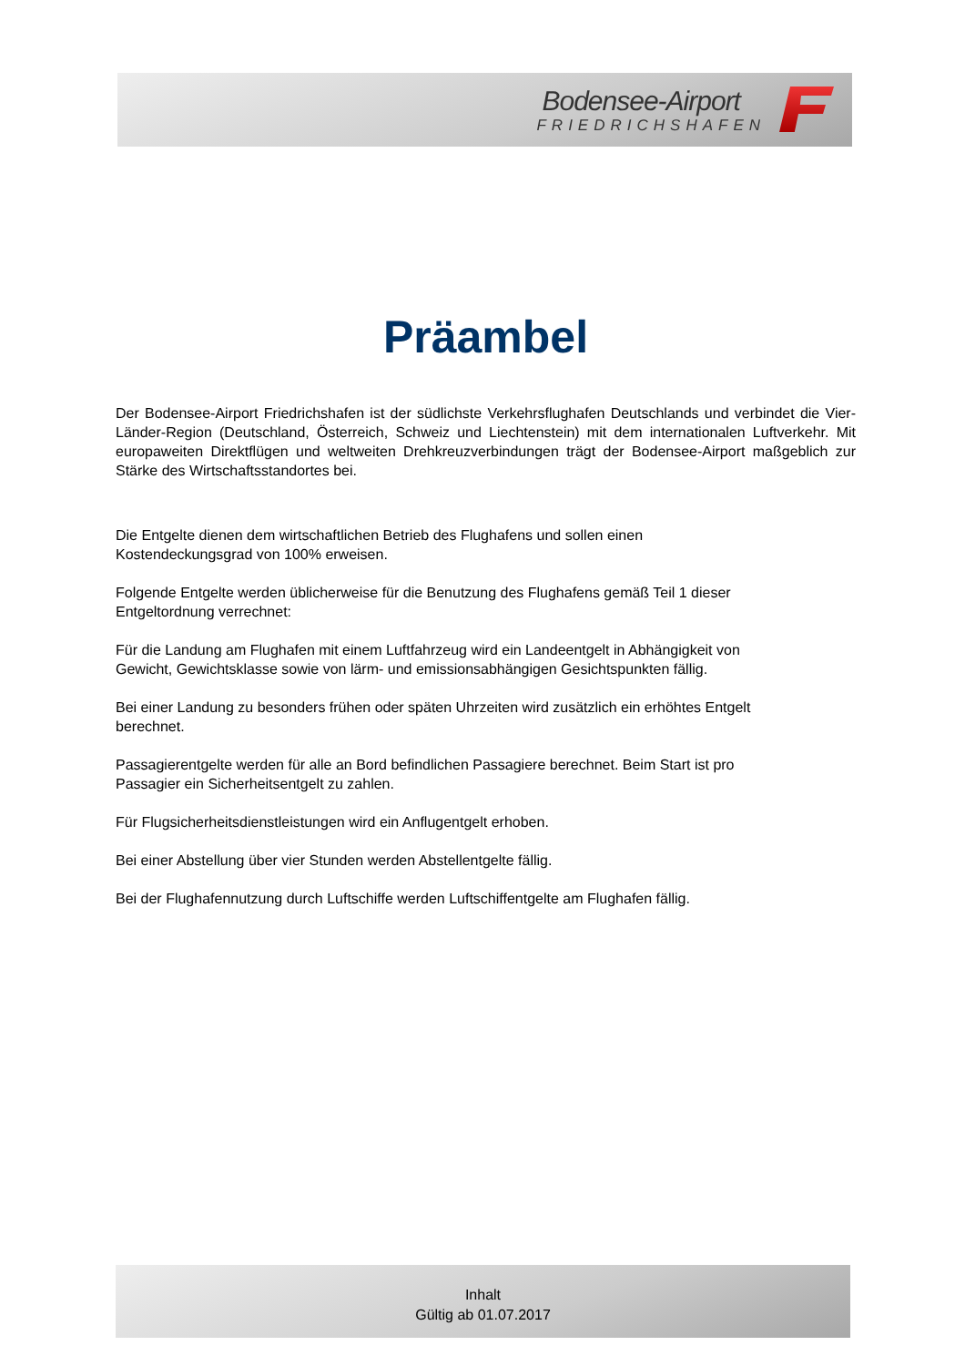Bodensee-Airport
FRIEDRICHSHAFEN
Präambel
Der Bodensee-Airport Friedrichshafen ist der südlichste Verkehrsflughafen Deutschlands und verbindet die Vier-Länder-Region (Deutschland, Österreich, Schweiz und Liechtenstein) mit dem internationalen Luftverkehr. Mit europaweiten Direktflügen und weltweiten Drehkreuzverbindungen trägt der Bodensee-Airport maßgeblich zur Stärke des Wirtschaftsstandortes bei.
Die Entgelte dienen dem wirtschaftlichen Betrieb des Flughafens und sollen einen
Kostendeckungsgrad von 100% erweisen.
Folgende Entgelte werden üblicherweise für die Benutzung des Flughafens gemäß Teil 1 dieser
Entgeltordnung verrechnet:
Für die Landung am Flughafen mit einem Luftfahrzeug wird ein Landeentgelt in Abhängigkeit von
Gewicht, Gewichtsklasse sowie von lärm- und emissionsabhängigen Gesichtspunkten fällig.
Bei einer Landung zu besonders frühen oder späten Uhrzeiten wird zusätzlich ein erhöhtes Entgelt
berechnet.
Passagierentgelte werden für alle an Bord befindlichen Passagiere berechnet. Beim Start ist pro
Passagier ein Sicherheitsentgelt zu zahlen.
Für Flugsicherheitsdienstleistungen wird ein Anflugentgelt erhoben.
Bei einer Abstellung über vier Stunden werden Abstellentgelte fällig.
Bei der Flughafennutzung durch Luftschiffe werden Luftschiffentgelte am Flughafen fällig.
Inhalt
Gültig ab 01.07.2017